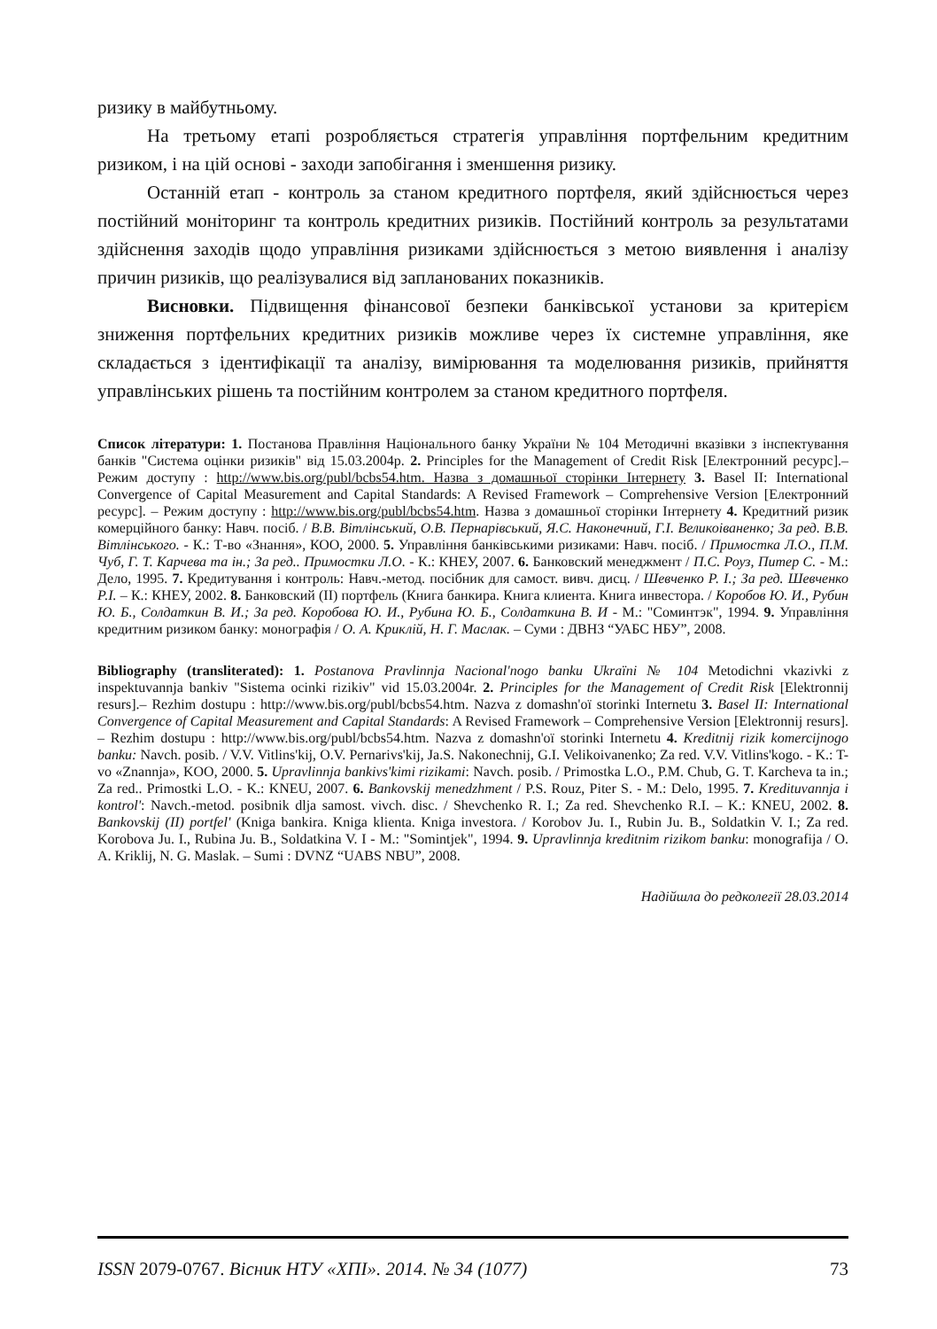ризику в майбутньому.
На третьому етапі розробляється стратегія управління портфельним кредитним ризиком, і на цій основі - заходи запобігання і зменшення ризику.
Останній етап - контроль за станом кредитного портфеля, який здійснюється через постійний моніторинг та контроль кредитних ризиків. Постійний контроль за результатами здійснення заходів щодо управління ризиками здійснюється з метою виявлення і аналізу причин ризиків, що реалізувалися від запланованих показників.
Висновки. Підвищення фінансової безпеки банківської установи за критерієм зниження портфельних кредитних ризиків можливе через їх системне управління, яке складається з ідентифікації та аналізу, вимірювання та моделювання ризиків, прийняття управлінських рішень та постійним контролем за станом кредитного портфеля.
Список літератури: 1. Постанова Правління Національного банку України № 104 Методичні вказівки з інспектування банків "Система оцінки ризиків" від 15.03.2004р. 2. Principles for the Management of Credit Risk [Електронний ресурс].– Режим доступу : http://www.bis.org/publ/bcbs54.htm. Назва з домашньої сторінки Інтернету 3. Basel II: International Convergence of Capital Measurement and Capital Standards: A Revised Framework – Comprehensive Version [Електронний ресурс]. – Режим доступу : http://www.bis.org/publ/bcbs54.htm. Назва з домашньої сторінки Інтернету 4. Кредитний ризик комерційного банку: Навч. посіб. / В.В. Вітлінський, О.В. Пернарівський, Я.С. Наконечний, Г.І. Великоіваненко; За ред. В.В. Вітлінського. - К.: Т-во «Знання», КОО, 2000. 5. Управління банківськими ризиками: Навч. посіб. / Примостка Л.О., П.М. Чуб, Г. Т. Карчева та ін.; За ред.. Примостки Л.О. - К.: КНЕУ, 2007. 6. Банковский менеджмент / П.С. Роуз, Питер С. - М.: Дело, 1995. 7. Кредитування і контроль: Навч.-метод. посібник для самост. вивч. дисц. / Шевченко Р. І.; За ред. Шевченко Р.І. – К.: КНЕУ, 2002. 8. Банковский (II) портфель (Книга банкира. Книга клиента. Книга инвестора. / Коробов Ю. И., Рубин Ю. Б., Солдаткин В. И.; За ред. Коробова Ю. И., Рубина Ю. Б., Солдаткина В. И - М.: "Соминтэк", 1994. 9. Управління кредитним ризиком банку: монографія / О. А. Криклій, Н. Г. Маслак. – Суми : ДВНЗ “УАБС НБУ”, 2008.
Bibliography (transliterated): 1. Postanova Pravlinnja Nacional'nogo banku Ukraïni № 104 Metodichni vkazivki z inspektuvannja bankiv "Sistema ocinki rizikiv" vid 15.03.2004r. 2. Principles for the Management of Credit Risk [Elektronnij resurs].– Rezhim dostupu : http://www.bis.org/publ/bcbs54.htm. Nazva z domashn'oï storinki Internetu 3. Basel II: International Convergence of Capital Measurement and Capital Standards: A Revised Framework – Comprehensive Version [Elektronnij resurs]. – Rezhim dostupu : http://www.bis.org/publ/bcbs54.htm. Nazva z domashn'oï storinki Internetu 4. Kreditnij rizik komercijnogo banku: Navch. posib. / V.V. Vitlins'kij, O.V. Pernarivs'kij, Ja.S. Nakonechnij, G.I. Velikoivanenko; Za red. V.V. Vitlins'kogo. - K.: T-vo «Znannja», KOO, 2000. 5. Upravlinnja bankivs'kimi rizikami: Navch. posib. / Primostka L.O., P.M. Chub, G. T. Karcheva ta in.; Za red.. Primostki L.O. - K.: KNEU, 2007. 6. Bankovskij menedzhment / P.S. Rouz, Piter S. - M.: Delo, 1995. 7. Kredituvannja i kontrol': Navch.-metod. posibnik dlja samost. vivch. disc. / Shevchenko R. I.; Za red. Shevchenko R.I. – K.: KNEU, 2002. 8. Bankovskij (II) portfel' (Kniga bankira. Kniga klienta. Kniga investora. / Korobov Ju. I., Rubin Ju. B., Soldatkin V. I.; Za red. Korobova Ju. I., Rubina Ju. B., Soldatkina V. I - M.: "Somintjek", 1994. 9. Upravlinnja kreditnim rizikom banku: monografija / O. A. Kriklij, N. G. Maslak. – Sumi : DVNZ “UABS NBU”, 2008.
Надійшла до редколегії 28.03.2014
ISSN 2079-0767. Вісник НТУ «ХПІ». 2014. № 34 (1077) 73